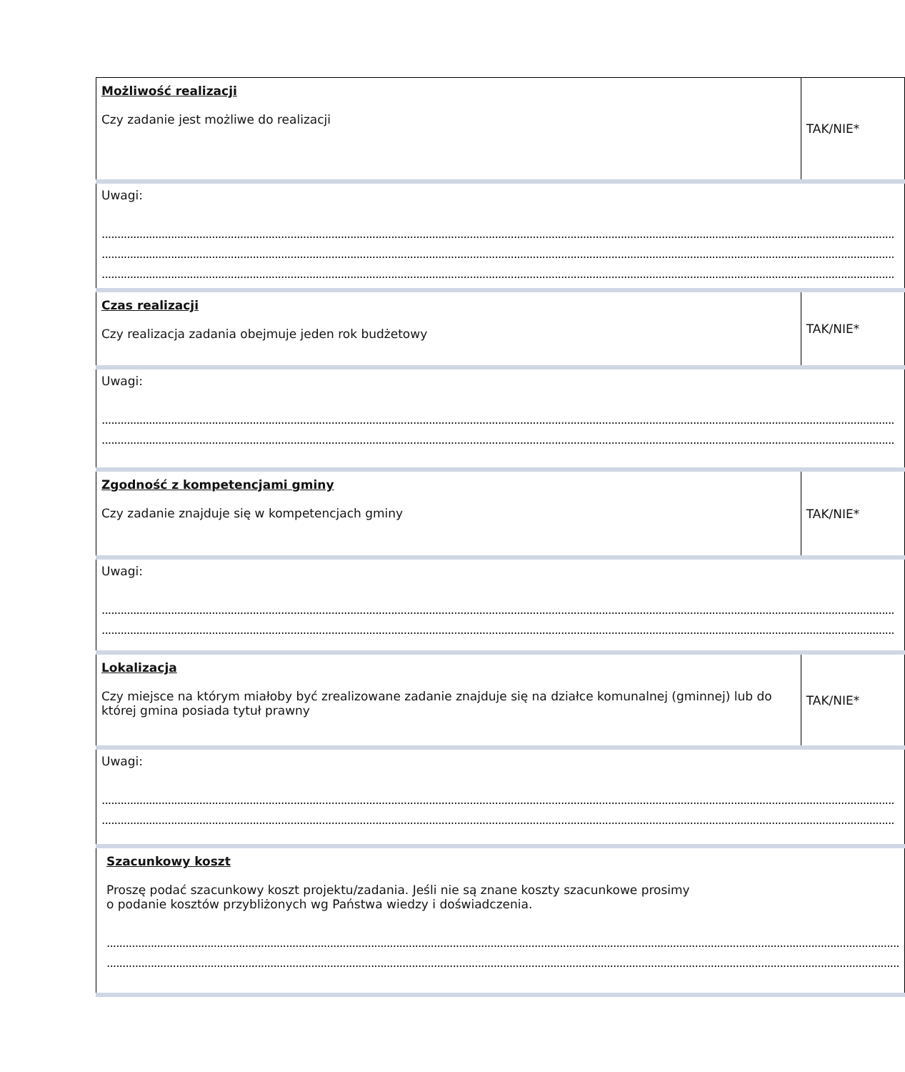| Możliwość realizacji Czy zadanie jest możliwe do realizacji | TAK/NIE* |
| Uwagi: ............................................................................................................................................................................................................................................................ ............................................................................................................................................................................................................................................................ ............................................................................................................................................................................................................................................................ | |
| Czas realizacji Czy realizacja zadania obejmuje jeden rok budżetowy | TAK/NIE* |
| Uwagi: ............................................................................................................................................................................................................................................................ ............................................................................................................................................................................................................................................................ | |
| Zgodność z kompetencjami gminy Czy zadanie znajduje się w kompetencjach gminy | TAK/NIE* |
| Uwagi: ............................................................................................................................................................................................................................................................ ............................................................................................................................................................................................................................................................ | |
| Lokalizacja Czy miejsce na którym miałoby być zrealizowane zadanie znajduje się na działce komunalnej (gminnej) lub do której gmina posiada tytuł prawny | TAK/NIE* |
| Uwagi: ............................................................................................................................................................................................................................................................ ............................................................................................................................................................................................................................................................ | |
| Szacunkowy koszt Proszę podać szacunkowy koszt projektu/zadania. Jeśli nie są znane koszty szacunkowe prosimy o podanie kosztów przybliżonych wg Państwa wiedzy i doświadczenia. ............................................................................................................................................................................................................................................................ ............................................................................................................................................................................................................................................................ | |